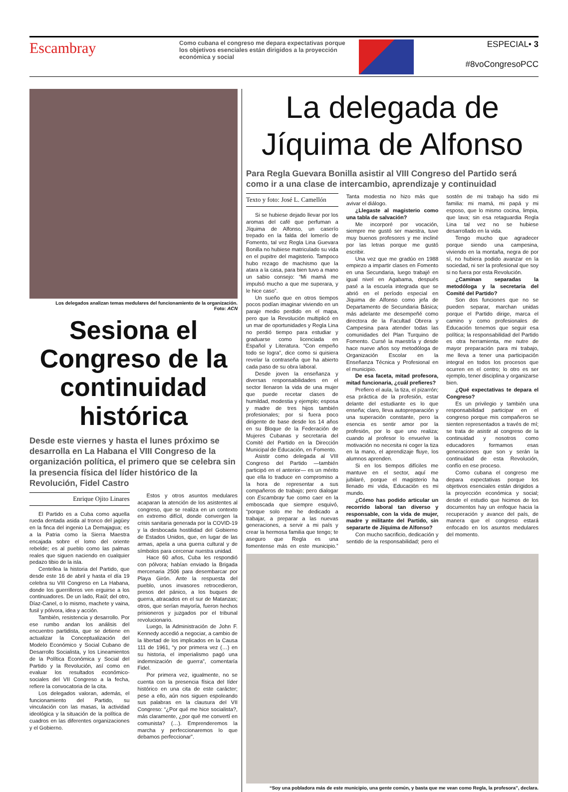Escambray
Como cubana el congreso me depara expectativas porque los objetivos esenciales están dirigidos a la proyección económica y social
ESPECIAL• 3
#8voCongresoPCC
Los delegados analizan temas medulares del funcionamiento de la organización.
Foto: ACN
Sesiona el Congreso de la continuidad histórica
Desde este viernes y hasta el lunes próximo se desarrolla en La Habana el VIII Congreso de la organización política, el primero que se celebra sin la presencia física del líder histórico de la Revolución, Fidel Castro
Enrique Ojito Linares
El Partido es a Cuba como aquella rueda dentada asida al tronco del jagüey en la finca del ingenio La Demajagua; es a la Patria como la Sierra Maestra encajada sobre el lomo del oriente rebelde; es al pueblo como las palmas reales que siguen naciendo en cualquier pedazo tibio de la isla.
Centellea la historia del Partido, que desde este 16 de abril y hasta el día 19 celebra su VIII Congreso en La Habana, donde los guerrilleros ven erguirse a los continuadores. De un lado, Raúl; del otro, Díaz-Canel, o lo mismo, machete y vaina, fusil y pólvora, idea y acción.
También, resistencia y desarrollo. Por ese rumbo andan los análisis del encuentro partidista, que se detiene en actualizar la Conceptualización del Modelo Económico y Social Cubano de Desarrollo Socialista, y los Lineamientos de la Política Económica y Social del Partido y la Revolución, así como en evaluar los resultados económico-sociales del VII Congreso a la fecha, refiere la convocatoria de la cita.
Los delegados valoran, además, el funcionamiento del Partido, su vinculación con las masas, la actividad ideológica y la situación de la política de cuadros en las diferentes organizaciones y el Gobierno.
Estos y otros asuntos medulares acaparan la atención de los asistentes al congreso, que se realiza en un contexto en extremo difícil, donde convergen la crisis sanitaria generada por la COVID-19 y la desbocada hostilidad del Gobierno de Estados Unidos, que, en lugar de las armas, apela a una guerra cultural y de símbolos para cercenar nuestra unidad.
Hace 60 años, Cuba les respondió con pólvora; habían enviado la Brigada mercenaria 2506 para desembarcar por Playa Girón. Ante la respuesta del pueblo, unos invasores retrocedieron, presos del pánico, a los buques de guerra, atracados en el sur de Matanzas; otros, que serían mayoría, fueron hechos prisioneros y juzgados por el tribunal revolucionario.
Luego, la Administración de John F. Kennedy accedió a negociar, a cambio de la libertad de los implicados en la Causa 111 de 1961, “y por primera vez (…) en su historia, el imperialismo pagó una indemnización de guerra”, comentaría Fidel.
Por primera vez, igualmente, no se cuenta con la presencia física del líder histórico en una cita de este carácter; pese a ello, aún nos siguen espoleando sus palabras en la clausura del VII Congreso: “¿Por qué me hice socialista?, más claramente, ¿por qué me convertí en comunista? (…). Emprenderemos la marcha y perfeccionaremos lo que debamos perfeccionar”.
La delegada de Jíquima de Alfonso
Para Regla Guevara Bonilla asistir al VIII Congreso del Partido será como ir a una clase de intercambio, aprendizaje y continuidad
Texto y foto: José L. Camellón
Si se hubiese dejado llevar por los aromas del café que perfuman a Jíquima de Alfonso, un caserío trepado en la falda del lomerío de Fomento, tal vez Regla Lina Guevara Bonilla no hubiese matriculado su vida en el pupitre del magisterio. Tampoco hubo rezago de machismo que la atara a la casa, para bien tuvo a mano un sabio consejo: “Mi mamá me impulsó mucho a que me superara, y le hice caso”.
Un sueño que en otros tiempos pocos podían imaginar viviendo en un paraje medio perdido en el mapa, pero que la Revolución multiplicó en un mar de oportunidades y Regla Lina no perdió tiempo para estudiar y graduarse como licenciada en Español y Literatura. “Con empeño todo se logra”, dice como si quisiera revelar la contraseña que ha abierto cada paso de su obra laboral.
Desde joven la enseñanza y diversas responsabilidades en el sector llenaron la vida de una mujer que puede recetar clases de humildad, modestia y ejemplo; esposa y madre de tres hijos también profesionales; por si fuera poco dirigente de base desde los 14 años en su Bloque de la Federación de Mujeres Cubanas y secretaria del Comité del Partido en la Dirección Municipal de Educación, en Fomento.
Asistir como delegada al VIII Congreso del Partido —también participó en el anterior— es un mérito que ella lo traduce en compromiso a la hora de representar a sus compañeros de trabajo; pero dialogar con Escambray fue como caer en la emboscada que siempre esquivó, “porque solo me he dedicado a trabajar, a preparar a las nuevas generaciones, a servir a mi país y crear la hermosa familia que tengo; te aseguro que Regla es una fomentense más en este municipio.” Tanta modestia no hizo más que avivar el diálogo.
¿Llegaste al magisterio como una tabla de salvación?
Me incorporé por vocación, siempre me gustó ser maestra, tuve muy buenos profesores y me incliné por las letras porque me gustó escribir.
Una vez que me gradúo en 1988 empiezo a impartir clases en Fomento en una Secundaria, luego trabajé en igual nivel en Agabama, después pasé a la escuela integrada que se abrió en el período especial en Jíquima de Alfonso como jefa de Departamento de Secundaria Básica; más adelante me desempeñé como directora de la Facultad Obrera y Campesina para atender todas las comunidades del Plan Turquino de Fomento. Cursé la maestría y desde hace nueve años soy metodóloga de Organización Escolar en la Enseñanza Técnica y Profesional en el municipio.
De esa faceta, mitad profesora, mitad funcionaria, ¿cuál prefieres?
Prefiero el aula, la tiza, el pizarrón; esa práctica de la profesión, estar delante del estudiante es lo que enseña; claro, lleva autopreparación y una superación constante, pero la esencia es sentir amor por la profesión, por lo que uno realiza; cuando al profesor lo envuelve la motivación no necesita ni coger la tiza en la mano, el aprendizaje fluye, los alumnos aprenden.
Si en los tiempos difíciles me mantuve en el sector, aquí me jubilaré, porque el magisterio ha llenado mi vida, Educación es mi mundo.
¿Cómo has podido articular un recorrido laboral tan diverso y responsable, con la vida de mujer, madre y militante del Partido, sin separarte de Jíquima de Alfonso?
Con mucho sacrificio, dedicación y sentido de la responsabilidad; pero el sostén de mi trabajo ha sido mi familia: mi mamá, mi papá y mi esposo, que lo mismo cocina, limpia, que lava; sin esa retaguardia Regla Lina tal vez no se hubiese desarrollado en la vida.
Tengo mucho que agradecer porque siendo una campesina, viviendo en la montaña, negra de por sí, no hubiera podido avanzar en la sociedad, ni ser la profesional que soy si no fuera por esta Revolución.
¿Caminan separadas la metodóloga y la secretaria del Comité del Partido?
Son dos funciones que no se pueden separar, marchan unidas porque el Partido dirige, marca el camino y como profesionales de Educación tenemos que seguir esa política; la responsabilidad del Partido es otra herramienta, me nutre de mayor preparación para mi trabajo, me lleva a tener una participación integral en todos los procesos que ocurren en el centro; lo otro es ser ejemplo, tener disciplina y organizarse bien.
¿Qué expectativas te depara el Congreso?
Es un privilegio y también una responsabilidad participar en el congreso porque mis compañeros se sienten representados a través de mí; se trata de asistir al congreso de la continuidad y nosotros como educadores formamos esas generaciones que son y serán la continuidad de esta Revolución, confío en ese proceso.
Como cubana el congreso me depara expectativas porque los objetivos esenciales están dirigidos a la proyección económica y social; desde el estudio que hicimos de los documentos hay un enfoque hacia la recuperación y avance del país, de manera que el congreso estará enfocado en los asuntos medulares del momento.
“Soy una pobladora más de este municipio, una gente común, y basta que me vean como Regla, la profesora”, declara.